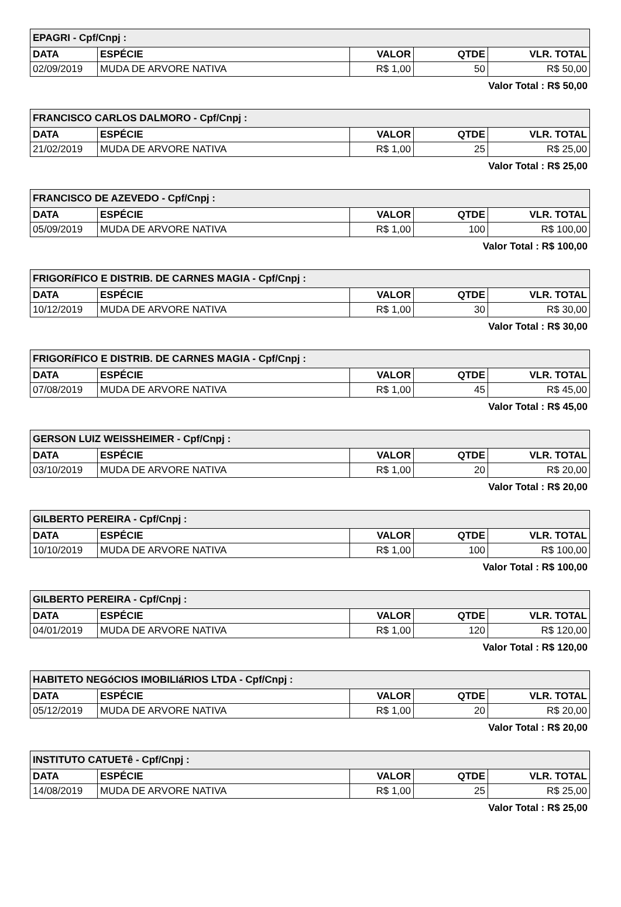| EPAGRI - Cpf/Cnpj : | | | | |
| DATA | ESPÉCIE | VALOR | QTDE | VLR. TOTAL |
| 02/09/2019 | MUDA DE ARVORE NATIVA | R$ 1,00 | 50 | R$ 50,00 |
Valor Total : R$ 50,00
| FRANCISCO CARLOS DALMORO - Cpf/Cnpj : | | | | |
| DATA | ESPÉCIE | VALOR | QTDE | VLR. TOTAL |
| 21/02/2019 | MUDA DE ARVORE NATIVA | R$ 1,00 | 25 | R$ 25,00 |
Valor Total : R$ 25,00
| FRANCISCO DE AZEVEDO - Cpf/Cnpj : | | | | |
| DATA | ESPÉCIE | VALOR | QTDE | VLR. TOTAL |
| 05/09/2019 | MUDA DE ARVORE NATIVA | R$ 1,00 | 100 | R$ 100,00 |
Valor Total : R$ 100,00
| FRIGORíFICO E DISTRIB. DE CARNES MAGIA - Cpf/Cnpj : | | | | |
| DATA | ESPÉCIE | VALOR | QTDE | VLR. TOTAL |
| 10/12/2019 | MUDA DE ARVORE NATIVA | R$ 1,00 | 30 | R$ 30,00 |
Valor Total : R$ 30,00
| FRIGORíFICO E DISTRIB. DE CARNES MAGIA - Cpf/Cnpj : | | | | |
| DATA | ESPÉCIE | VALOR | QTDE | VLR. TOTAL |
| 07/08/2019 | MUDA DE ARVORE NATIVA | R$ 1,00 | 45 | R$ 45,00 |
Valor Total : R$ 45,00
| GERSON LUIZ WEISSHEIMER - Cpf/Cnpj : | | | | |
| DATA | ESPÉCIE | VALOR | QTDE | VLR. TOTAL |
| 03/10/2019 | MUDA DE ARVORE NATIVA | R$ 1,00 | 20 | R$ 20,00 |
Valor Total : R$ 20,00
| GILBERTO PEREIRA - Cpf/Cnpj : | | | | |
| DATA | ESPÉCIE | VALOR | QTDE | VLR. TOTAL |
| 10/10/2019 | MUDA DE ARVORE NATIVA | R$ 1,00 | 100 | R$ 100,00 |
Valor Total : R$ 100,00
| GILBERTO PEREIRA - Cpf/Cnpj : | | | | |
| DATA | ESPÉCIE | VALOR | QTDE | VLR. TOTAL |
| 04/01/2019 | MUDA DE ARVORE NATIVA | R$ 1,00 | 120 | R$ 120,00 |
Valor Total : R$ 120,00
| HABITETO NEGóCIOS IMOBILIáRIOS LTDA - Cpf/Cnpj : | | | | |
| DATA | ESPÉCIE | VALOR | QTDE | VLR. TOTAL |
| 05/12/2019 | MUDA DE ARVORE NATIVA | R$ 1,00 | 20 | R$ 20,00 |
Valor Total : R$ 20,00
| INSTITUTO CATUETê - Cpf/Cnpj : | | | | |
| DATA | ESPÉCIE | VALOR | QTDE | VLR. TOTAL |
| 14/08/2019 | MUDA DE ARVORE NATIVA | R$ 1,00 | 25 | R$ 25,00 |
Valor Total : R$ 25,00